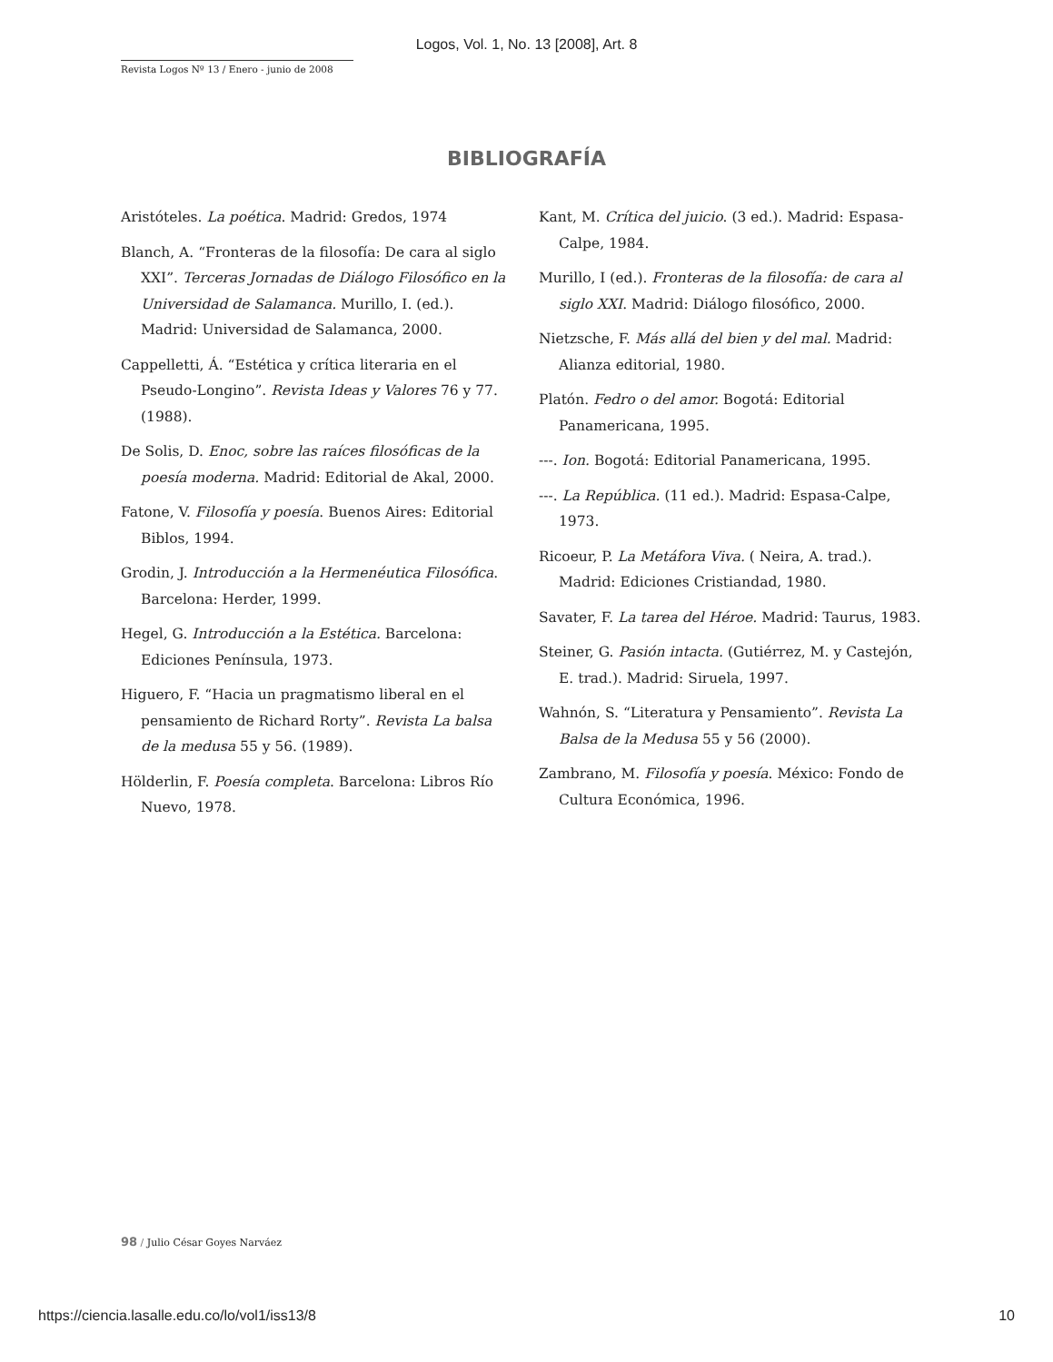Logos, Vol. 1, No. 13 [2008], Art. 8
Revista Logos Nº 13 / Enero - junio de 2008
BIBLIOGRAFÍA
Aristóteles. La poética. Madrid: Gredos, 1974
Blanch, A. “Fronteras de la filosofía: De cara al siglo XXI”. Terceras Jornadas de Diálogo Filosófico en la Universidad de Salamanca. Murillo, I. (ed.). Madrid: Universidad de Salamanca, 2000.
Cappelletti, Á. “Estética y crítica literaria en el Pseudo-Longino”. Revista Ideas y Valores 76 y 77. (1988).
De Solis, D. Enoc, sobre las raíces filosóficas de la poesía moderna. Madrid: Editorial de Akal, 2000.
Fatone, V. Filosofía y poesía. Buenos Aires: Editorial Biblos, 1994.
Grodin, J. Introducción a la Hermenéutica Filosófica. Barcelona: Herder, 1999.
Hegel, G. Introducción a la Estética. Barcelona: Ediciones Península, 1973.
Higuero, F. “Hacia un pragmatismo liberal en el pensamiento de Richard Rorty”. Revista La balsa de la medusa 55 y 56. (1989).
Hölderlin, F. Poesía completa. Barcelona: Libros Río Nuevo, 1978.
Kant, M. Crítica del juicio. (3 ed.). Madrid: Espasa-Calpe, 1984.
Murillo, I (ed.). Fronteras de la filosofía: de cara al siglo XXI. Madrid: Diálogo filosófico, 2000.
Nietzsche, F. Más allá del bien y del mal. Madrid: Alianza editorial, 1980.
Platón. Fedro o del amor. Bogotá: Editorial Panamericana, 1995.
---. Ion. Bogotá: Editorial Panamericana, 1995.
---. La República. (11 ed.). Madrid: Espasa-Calpe, 1973.
Ricoeur, P. La Metáfora Viva. ( Neira, A. trad.). Madrid: Ediciones Cristiandad, 1980.
Savater, F. La tarea del Héroe. Madrid: Taurus, 1983.
Steiner, G. Pasión intacta. (Gutiérrez, M. y Castejón, E. trad.). Madrid: Siruela, 1997.
Wahnón, S. “Literatura y Pensamiento”. Revista La Balsa de la Medusa 55 y 56 (2000).
Zambrano, M. Filosofía y poesía. México: Fondo de Cultura Económica, 1996.
98 / Julio César Goyes Narváez
https://ciencia.lasalle.edu.co/lo/vol1/iss13/8 10